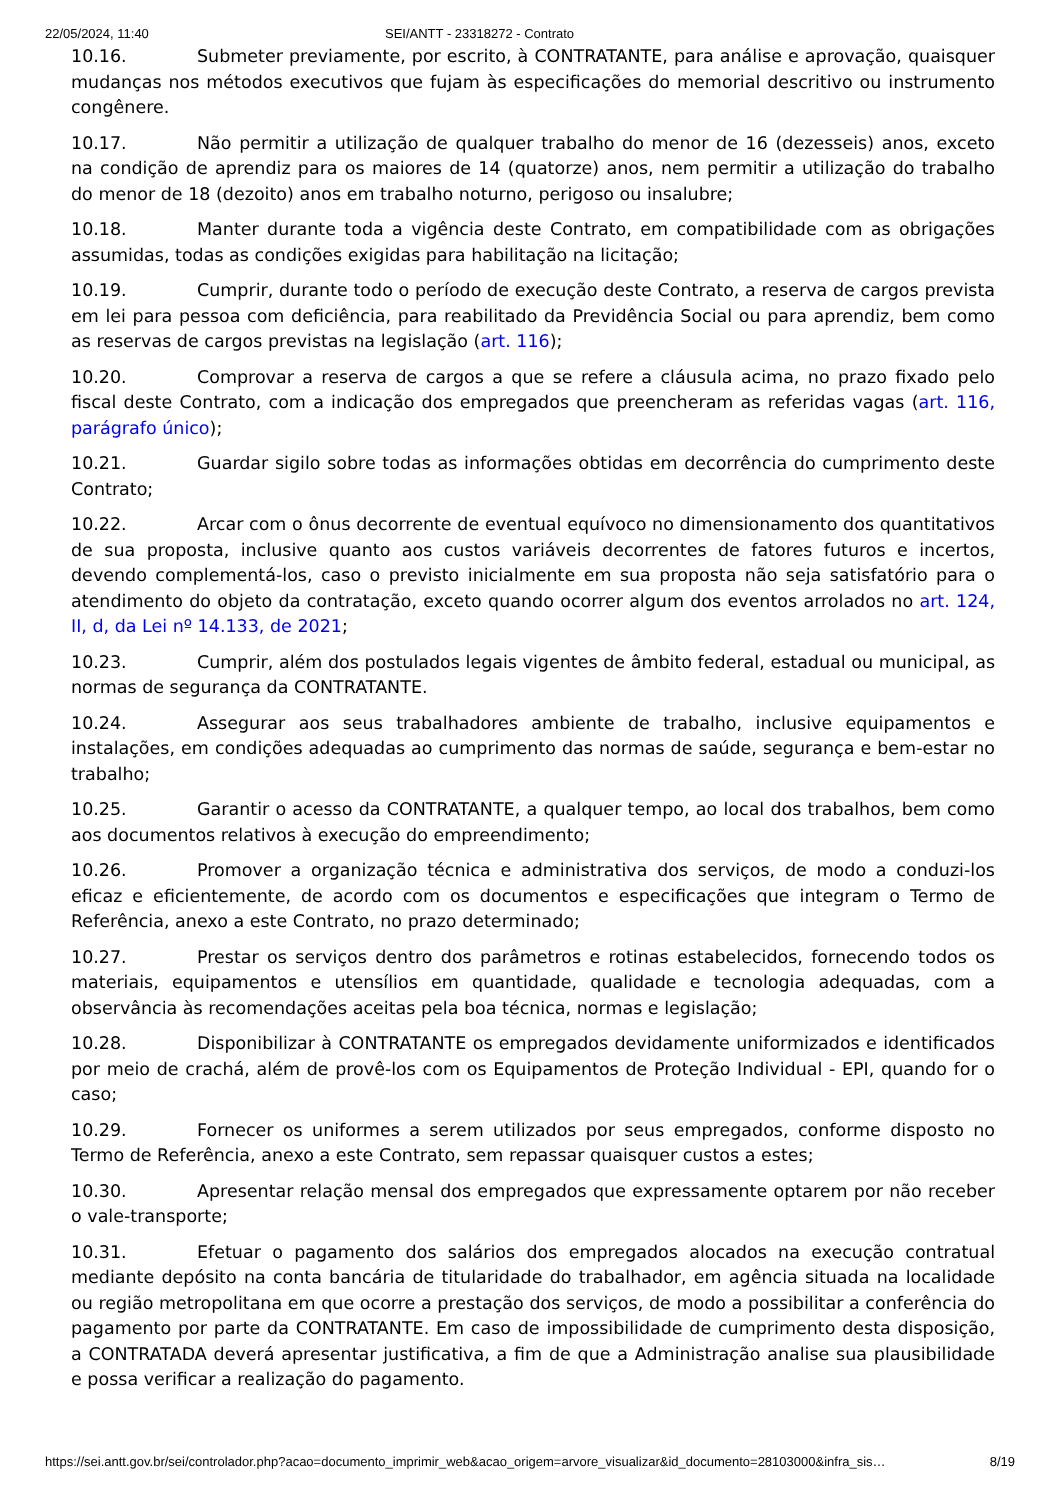22/05/2024, 11:40 SEI/ANTT - 23318272 - Contrato
10.16. Submeter previamente, por escrito, à CONTRATANTE, para análise e aprovação, quaisquer mudanças nos métodos executivos que fujam às especificações do memorial descritivo ou instrumento congênere.
10.17. Não permitir a utilização de qualquer trabalho do menor de 16 (dezesseis) anos, exceto na condição de aprendiz para os maiores de 14 (quatorze) anos, nem permitir a utilização do trabalho do menor de 18 (dezoito) anos em trabalho noturno, perigoso ou insalubre;
10.18. Manter durante toda a vigência deste Contrato, em compatibilidade com as obrigações assumidas, todas as condições exigidas para habilitação na licitação;
10.19. Cumprir, durante todo o período de execução deste Contrato, a reserva de cargos prevista em lei para pessoa com deficiência, para reabilitado da Previdência Social ou para aprendiz, bem como as reservas de cargos previstas na legislação (art. 116);
10.20. Comprovar a reserva de cargos a que se refere a cláusula acima, no prazo fixado pelo fiscal deste Contrato, com a indicação dos empregados que preencheram as referidas vagas (art. 116, parágrafo único);
10.21. Guardar sigilo sobre todas as informações obtidas em decorrência do cumprimento deste Contrato;
10.22. Arcar com o ônus decorrente de eventual equívoco no dimensionamento dos quantitativos de sua proposta, inclusive quanto aos custos variáveis decorrentes de fatores futuros e incertos, devendo complementá-los, caso o previsto inicialmente em sua proposta não seja satisfatório para o atendimento do objeto da contratação, exceto quando ocorrer algum dos eventos arrolados no art. 124, II, d, da Lei nº 14.133, de 2021;
10.23. Cumprir, além dos postulados legais vigentes de âmbito federal, estadual ou municipal, as normas de segurança da CONTRATANTE.
10.24. Assegurar aos seus trabalhadores ambiente de trabalho, inclusive equipamentos e instalações, em condições adequadas ao cumprimento das normas de saúde, segurança e bem-estar no trabalho;
10.25. Garantir o acesso da CONTRATANTE, a qualquer tempo, ao local dos trabalhos, bem como aos documentos relativos à execução do empreendimento;
10.26. Promover a organização técnica e administrativa dos serviços, de modo a conduzi-los eficaz e eficientemente, de acordo com os documentos e especificações que integram o Termo de Referência, anexo a este Contrato, no prazo determinado;
10.27. Prestar os serviços dentro dos parâmetros e rotinas estabelecidos, fornecendo todos os materiais, equipamentos e utensílios em quantidade, qualidade e tecnologia adequadas, com a observância às recomendações aceitas pela boa técnica, normas e legislação;
10.28. Disponibilizar à CONTRATANTE os empregados devidamente uniformizados e identificados por meio de crachá, além de provê-los com os Equipamentos de Proteção Individual - EPI, quando for o caso;
10.29. Fornecer os uniformes a serem utilizados por seus empregados, conforme disposto no Termo de Referência, anexo a este Contrato, sem repassar quaisquer custos a estes;
10.30. Apresentar relação mensal dos empregados que expressamente optarem por não receber o vale-transporte;
10.31. Efetuar o pagamento dos salários dos empregados alocados na execução contratual mediante depósito na conta bancária de titularidade do trabalhador, em agência situada na localidade ou região metropolitana em que ocorre a prestação dos serviços, de modo a possibilitar a conferência do pagamento por parte da CONTRATANTE. Em caso de impossibilidade de cumprimento desta disposição, a CONTRATADA deverá apresentar justificativa, a fim de que a Administração analise sua plausibilidade e possa verificar a realização do pagamento.
https://sei.antt.gov.br/sei/controlador.php?acao=documento_imprimir_web&acao_origem=arvore_visualizar&id_documento=28103000&infra_sis… 8/19